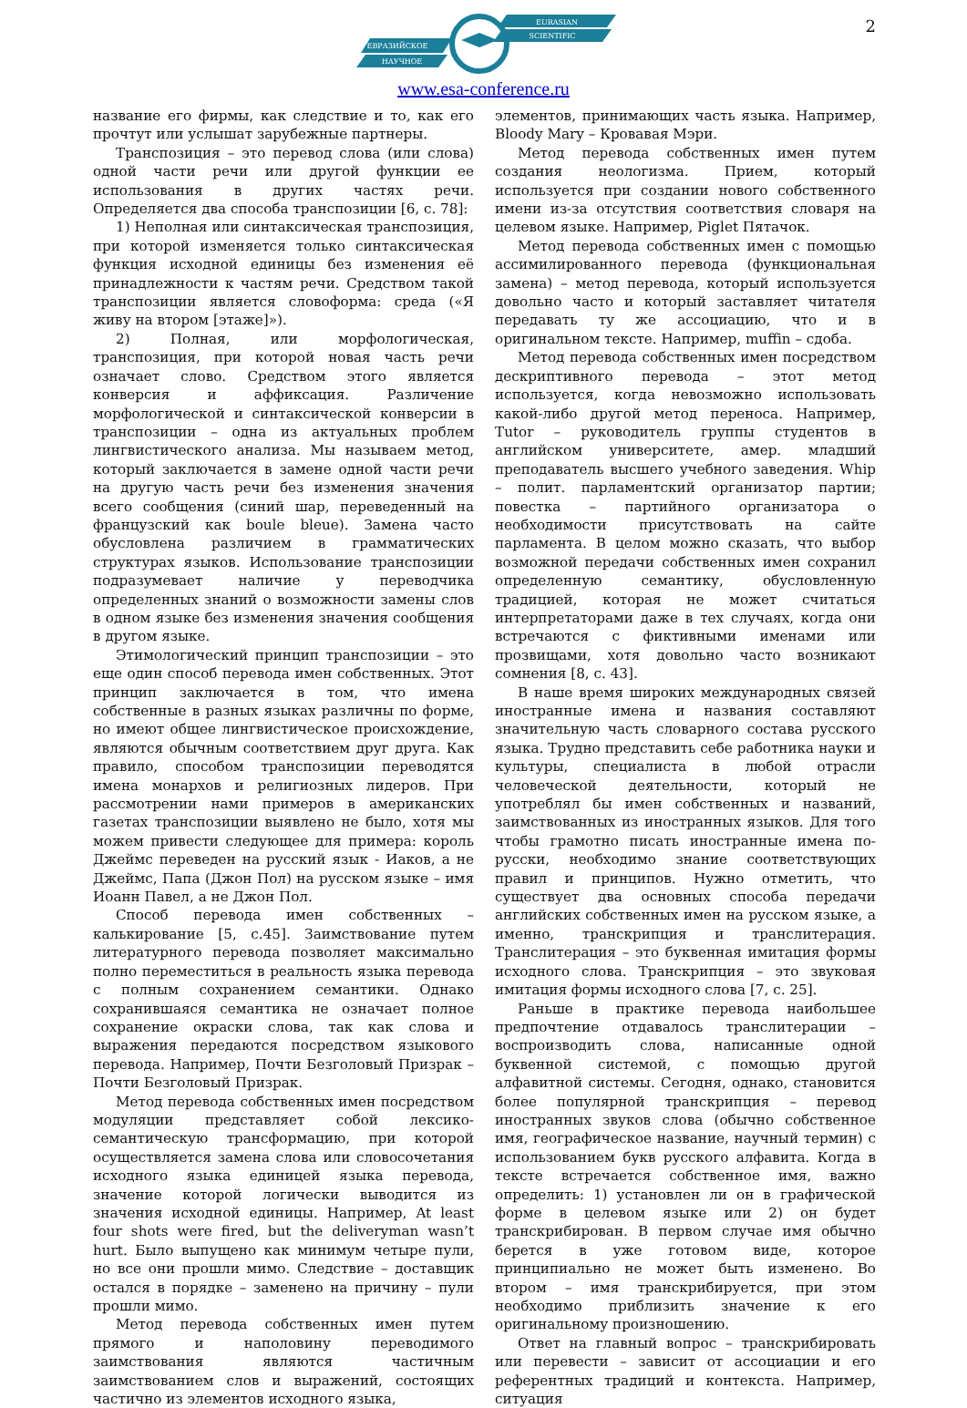2
ЕВРАЗИЙСКОЕ
НАУЧНОЕ
EURASIAN
SCIENTIFIC
www.esa-conference.ru
название его фирмы, как следствие и то, как его прочтут или услышат зарубежные партнеры.
Транспозиция – это перевод слова (или слова) одной части речи или другой функции ее использования в других частях речи. Определяется два способа транспозиции [6, с. 78]:
1) Неполная или синтаксическая транспозиция, при которой изменяется только синтаксическая функция исходной единицы без изменения её принадлежности к частям речи. Средством такой транспозиции является словоформа: среда («Я живу на втором [этаже]»).
2) Полная, или морфологическая, транспозиция, при которой новая часть речи означает слово. Средством этого является конверсия и аффиксация. Различение морфологической и синтаксической конверсии в транспозиции – одна из актуальных проблем лингвистического анализа. Мы называем метод, который заключается в замене одной части речи на другую часть речи без изменения значения всего сообщения (синий шар, переведенный на французский как boule bleue). Замена часто обусловлена различием в грамматических структурах языков. Использование транспозиции подразумевает наличие у переводчика определенных знаний о возможности замены слов в одном языке без изменения значения сообщения в другом языке.
Этимологический принцип транспозиции – это еще один способ перевода имен собственных. Этот принцип заключается в том, что имена собственные в разных языках различны по форме, но имеют общее лингвистическое происхождение, являются обычным соответствием друг друга. Как правило, способом транспозиции переводятся имена монархов и религиозных лидеров. При рассмотрении нами примеров в американских газетах транспозиции выявлено не было, хотя мы можем привести следующее для примера: король Джеймс переведен на русский язык - Иаков, а не Джеймс, Папа (Джон Пол) на русском языке – имя Иоанн Павел, а не Джон Пол.
Способ перевода имен собственных – калькирование [5, с.45]. Заимствование путем литературного перевода позволяет максимально полно переместиться в реальность языка перевода с полным сохранением семантики. Однако сохранившаяся семантика не означает полное сохранение окраски слова, так как слова и выражения передаются посредством языкового перевода. Например, Почти Безголовый Призрак – Почти Безголовый Призрак.
Метод перевода собственных имен посредством модуляции представляет собой лексико-семантическую трансформацию, при которой осуществляется замена слова или словосочетания исходного языка единицей языка перевода, значение которой логически выводится из значения исходной единицы. Например, At least four shots were fired, but the deliveryman wasn’t hurt. Было выпущено как минимум четыре пули, но все они прошли мимо. Следствие – доставщик остался в порядке – заменено на причину – пули прошли мимо.
Метод перевода собственных имен путем прямого и наполовину переводимого заимствования являются частичным заимствованием слов и выражений, состоящих частично из элементов исходного языка,
элементов, принимающих часть языка. Например, Bloody Mary – Кровавая Мэри.
Метод перевода собственных имен путем создания неологизма. Прием, который используется при создании нового собственного имени из-за отсутствия соответствия словаря на целевом языке. Например, Piglet Пятачок.
Метод перевода собственных имен с помощью ассимилированного перевода (функциональная замена) – метод перевода, который используется довольно часто и который заставляет читателя передавать ту же ассоциацию, что и в оригинальном тексте. Например, muffin – сдоба.
Метод перевода собственных имен посредством дескриптивного перевода – этот метод используется, когда невозможно использовать какой-либо другой метод переноса. Например, Tutor – руководитель группы студентов в английском университете, амер. младший преподаватель высшего учебного заведения. Whip – полит. парламентский организатор партии; повестка – партийного организатора о необходимости присутствовать на сайте парламента. В целом можно сказать, что выбор возможной передачи собственных имен сохранил определенную семантику, обусловленную традицией, которая не может считаться интерпретаторами даже в тех случаях, когда они встречаются с фиктивными именами или прозвищами, хотя довольно часто возникают сомнения [8, с. 43].
В наше время широких международных связей иностранные имена и названия составляют значительную часть словарного состава русского языка. Трудно представить себе работника науки и культуры, специалиста в любой отрасли человеческой деятельности, который не употреблял бы имен собственных и названий, заимствованных из иностранных языков. Для того чтобы грамотно писать иностранные имена по-русски, необходимо знание соответствующих правил и принципов. Нужно отметить, что существует два основных способа передачи английских собственных имен на русском языке, а именно, транскрипция и транслитерация. Транслитерация – это буквенная имитация формы исходного слова. Транскрипция – это звуковая имитация формы исходного слова [7, с. 25].
Раньше в практике перевода наибольшее предпочтение отдавалось транслитерации – воспроизводить слова, написанные одной буквенной системой, с помощью другой алфавитной системы. Сегодня, однако, становится более популярной транскрипция – перевод иностранных звуков слова (обычно собственное имя, географическое название, научный термин) с использованием букв русского алфавита. Когда в тексте встречается собственное имя, важно определить: 1) установлен ли он в графической форме в целевом языке или 2) он будет транскрибирован. В первом случае имя обычно берется в уже готовом виде, которое принципиально не может быть изменено. Во втором – имя транскрибируется, при этом необходимо приблизить значение к его оригинальному произношению.
Ответ на главный вопрос – транскрибировать или перевести – зависит от ассоциации и его референтных традиций и контекста. Например, ситуация